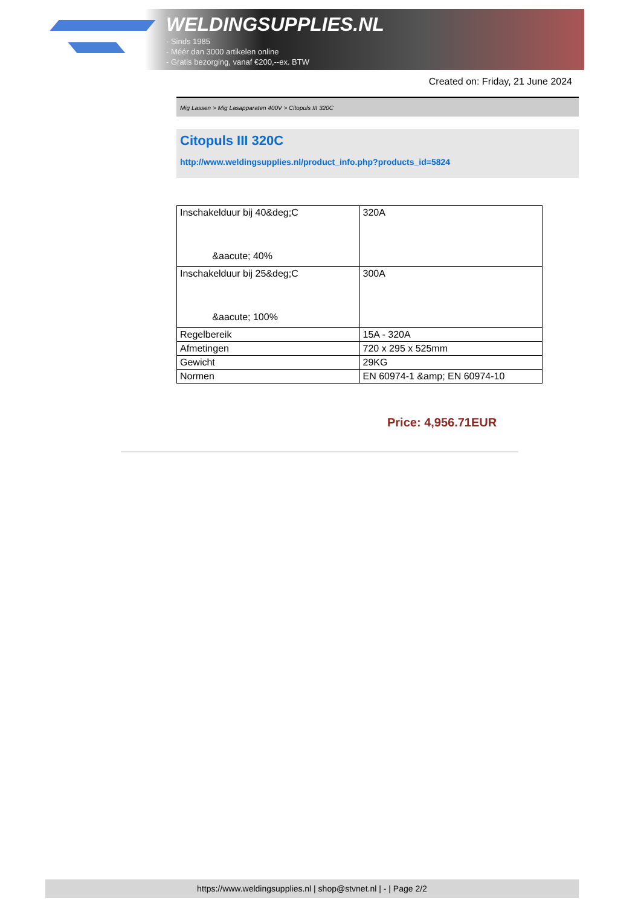WELDINGSUPPLIES.NL
- Sinds 1985
- Méér dan 3000 artikelen online
- Gratis bezorging, vanaf €200,--ex. BTW
Created on: Friday, 21 June 2024
Mig Lassen > Mig Lasapparaten 400V > Citopuls III 320C
Citopuls III 320C
http://www.weldingsupplies.nl/product_info.php?products_id=5824
| Inschakelduur bij 40&deg;C &aacute; 40% | 320A |
| Inschakelduur bij 25&deg;C &aacute; 100% | 300A |
| Regelbereik | 15A - 320A |
| Afmetingen | 720 x 295 x 525mm |
| Gewicht | 29KG |
| Normen | EN 60974-1 &amp; EN 60974-10 |
Price: 4,956.71EUR
https://www.weldingsupplies.nl | shop@stvnet.nl | - | Page 2/2